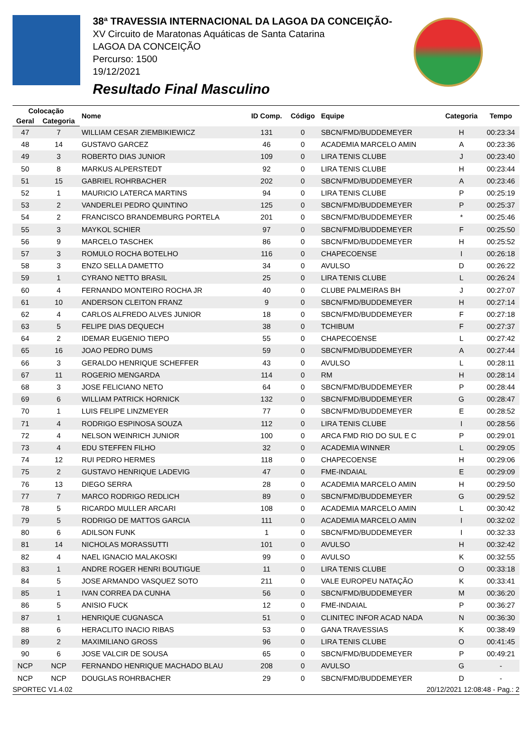38ª TRAVESSIA INTERNACIONAL DA LAGOA DA CONCEIÇÃO-
XV Circuito de Maratonas Aquáticas de Santa Catarina
LAGOA DA CONCEIÇÃO
Percurso: 1500
19/12/2021
Resultado Final Masculino
| Colocação | | Nome | ID Comp. | Código | Equipe | Categoria | Tempo |
| --- | --- | --- | --- | --- | --- | --- | --- |
| Geral | Categoria | | | | | | |
| 47 | 7 | WILLIAM CESAR ZIEMBIKIEWICZ | 131 | 0 | SBCN/FMD/BUDDEMEYER | H | 00:23:34 |
| 48 | 14 | GUSTAVO GARCEZ | 46 | 0 | ACADEMIA MARCELO AMIN | A | 00:23:36 |
| 49 | 3 | ROBERTO DIAS JUNIOR | 109 | 0 | LIRA TENIS CLUBE | J | 00:23:40 |
| 50 | 8 | MARKUS ALPERSTEDT | 92 | 0 | LIRA TENIS CLUBE | H | 00:23:44 |
| 51 | 15 | GABRIEL ROHRBACHER | 202 | 0 | SBCN/FMD/BUDDEMEYER | A | 00:23:46 |
| 52 | 1 | MAURICIO LATERCA MARTINS | 94 | 0 | LIRA TENIS CLUBE | P | 00:25:19 |
| 53 | 2 | VANDERLEI PEDRO QUINTINO | 125 | 0 | SBCN/FMD/BUDDEMEYER | P | 00:25:37 |
| 54 | 2 | FRANCISCO BRANDEMBURG PORTELA | 201 | 0 | SBCN/FMD/BUDDEMEYER | * | 00:25:46 |
| 55 | 3 | MAYKOL SCHIER | 97 | 0 | SBCN/FMD/BUDDEMEYER | F | 00:25:50 |
| 56 | 9 | MARCELO TASCHEK | 86 | 0 | SBCN/FMD/BUDDEMEYER | H | 00:25:52 |
| 57 | 3 | ROMULO ROCHA BOTELHO | 116 | 0 | CHAPECOENSE | I | 00:26:18 |
| 58 | 3 | ENZO SELLA DAMETTO | 34 | 0 | AVULSO | D | 00:26:22 |
| 59 | 1 | CYRANO NETTO BRASIL | 25 | 0 | LIRA TENIS CLUBE | L | 00:26:24 |
| 60 | 4 | FERNANDO MONTEIRO ROCHA JR | 40 | 0 | CLUBE PALMEIRAS BH | J | 00:27:07 |
| 61 | 10 | ANDERSON CLEITON FRANZ | 9 | 0 | SBCN/FMD/BUDDEMEYER | H | 00:27:14 |
| 62 | 4 | CARLOS ALFREDO ALVES JUNIOR | 18 | 0 | SBCN/FMD/BUDDEMEYER | F | 00:27:18 |
| 63 | 5 | FELIPE DIAS DEQUECH | 38 | 0 | TCHIBUM | F | 00:27:37 |
| 64 | 2 | IDEMAR EUGENIO TIEPO | 55 | 0 | CHAPECOENSE | L | 00:27:42 |
| 65 | 16 | JOAO PEDRO DUMS | 59 | 0 | SBCN/FMD/BUDDEMEYER | A | 00:27:44 |
| 66 | 3 | GERALDO HENRIQUE SCHEFFER | 43 | 0 | AVULSO | L | 00:28:11 |
| 67 | 11 | ROGERIO MENGARDA | 114 | 0 | RM | H | 00:28:14 |
| 68 | 3 | JOSE FELICIANO NETO | 64 | 0 | SBCN/FMD/BUDDEMEYER | P | 00:28:44 |
| 69 | 6 | WILLIAM PATRICK HORNICK | 132 | 0 | SBCN/FMD/BUDDEMEYER | G | 00:28:47 |
| 70 | 1 | LUIS FELIPE LINZMEYER | 77 | 0 | SBCN/FMD/BUDDEMEYER | E | 00:28:52 |
| 71 | 4 | RODRIGO ESPINOSA SOUZA | 112 | 0 | LIRA TENIS CLUBE | I | 00:28:56 |
| 72 | 4 | NELSON WEINRICH JUNIOR | 100 | 0 | ARCA FMD RIO DO SUL E C | P | 00:29:01 |
| 73 | 4 | EDU STEFFEN FILHO | 32 | 0 | ACADEMIA WINNER | L | 00:29:05 |
| 74 | 12 | RUI PEDRO HERMES | 118 | 0 | CHAPECOENSE | H | 00:29:06 |
| 75 | 2 | GUSTAVO HENRIQUE LADEVIG | 47 | 0 | FME-INDAIAL | E | 00:29:09 |
| 76 | 13 | DIEGO SERRA | 28 | 0 | ACADEMIA MARCELO AMIN | H | 00:29:50 |
| 77 | 7 | MARCO RODRIGO REDLICH | 89 | 0 | SBCN/FMD/BUDDEMEYER | G | 00:29:52 |
| 78 | 5 | RICARDO MULLER ARCARI | 108 | 0 | ACADEMIA MARCELO AMIN | L | 00:30:42 |
| 79 | 5 | RODRIGO DE MATTOS GARCIA | 111 | 0 | ACADEMIA MARCELO AMIN | I | 00:32:02 |
| 80 | 6 | ADILSON FUNK | 1 | 0 | SBCN/FMD/BUDDEMEYER | I | 00:32:33 |
| 81 | 14 | NICHOLAS MORASSUTTI | 101 | 0 | AVULSO | H | 00:32:42 |
| 82 | 4 | NAEL IGNACIO MALAKOSKI | 99 | 0 | AVULSO | K | 00:32:55 |
| 83 | 1 | ANDRE ROGER HENRI BOUTIGUE | 11 | 0 | LIRA TENIS CLUBE | O | 00:33:18 |
| 84 | 5 | JOSE ARMANDO VASQUEZ SOTO | 211 | 0 | VALE EUROPEU NATAÇÃO | K | 00:33:41 |
| 85 | 1 | IVAN CORREA DA CUNHA | 56 | 0 | SBCN/FMD/BUDDEMEYER | M | 00:36:20 |
| 86 | 5 | ANISIO FUCK | 12 | 0 | FME-INDAIAL | P | 00:36:27 |
| 87 | 1 | HENRIQUE CUGNASCA | 51 | 0 | CLINITEC INFOR ACAD NADA | N | 00:36:30 |
| 88 | 6 | HERACLITO INACIO RIBAS | 53 | 0 | GANA TRAVESSIAS | K | 00:38:49 |
| 89 | 2 | MAXIMILIANO GROSS | 96 | 0 | LIRA TENIS CLUBE | O | 00:41:45 |
| 90 | 6 | JOSE VALCIR DE SOUSA | 65 | 0 | SBCN/FMD/BUDDEMEYER | P | 00:49:21 |
| NCP | NCP | FERNANDO HENRIQUE MACHADO BLAU | 208 | 0 | AVULSO | G | - |
| NCP | NCP | DOUGLAS ROHRBACHER | 29 | 0 | SBCN/FMD/BUDDEMEYER | D | - |
SPORTEC V1.4.02 20/12/2021 12:08:48 - Pag.: 2